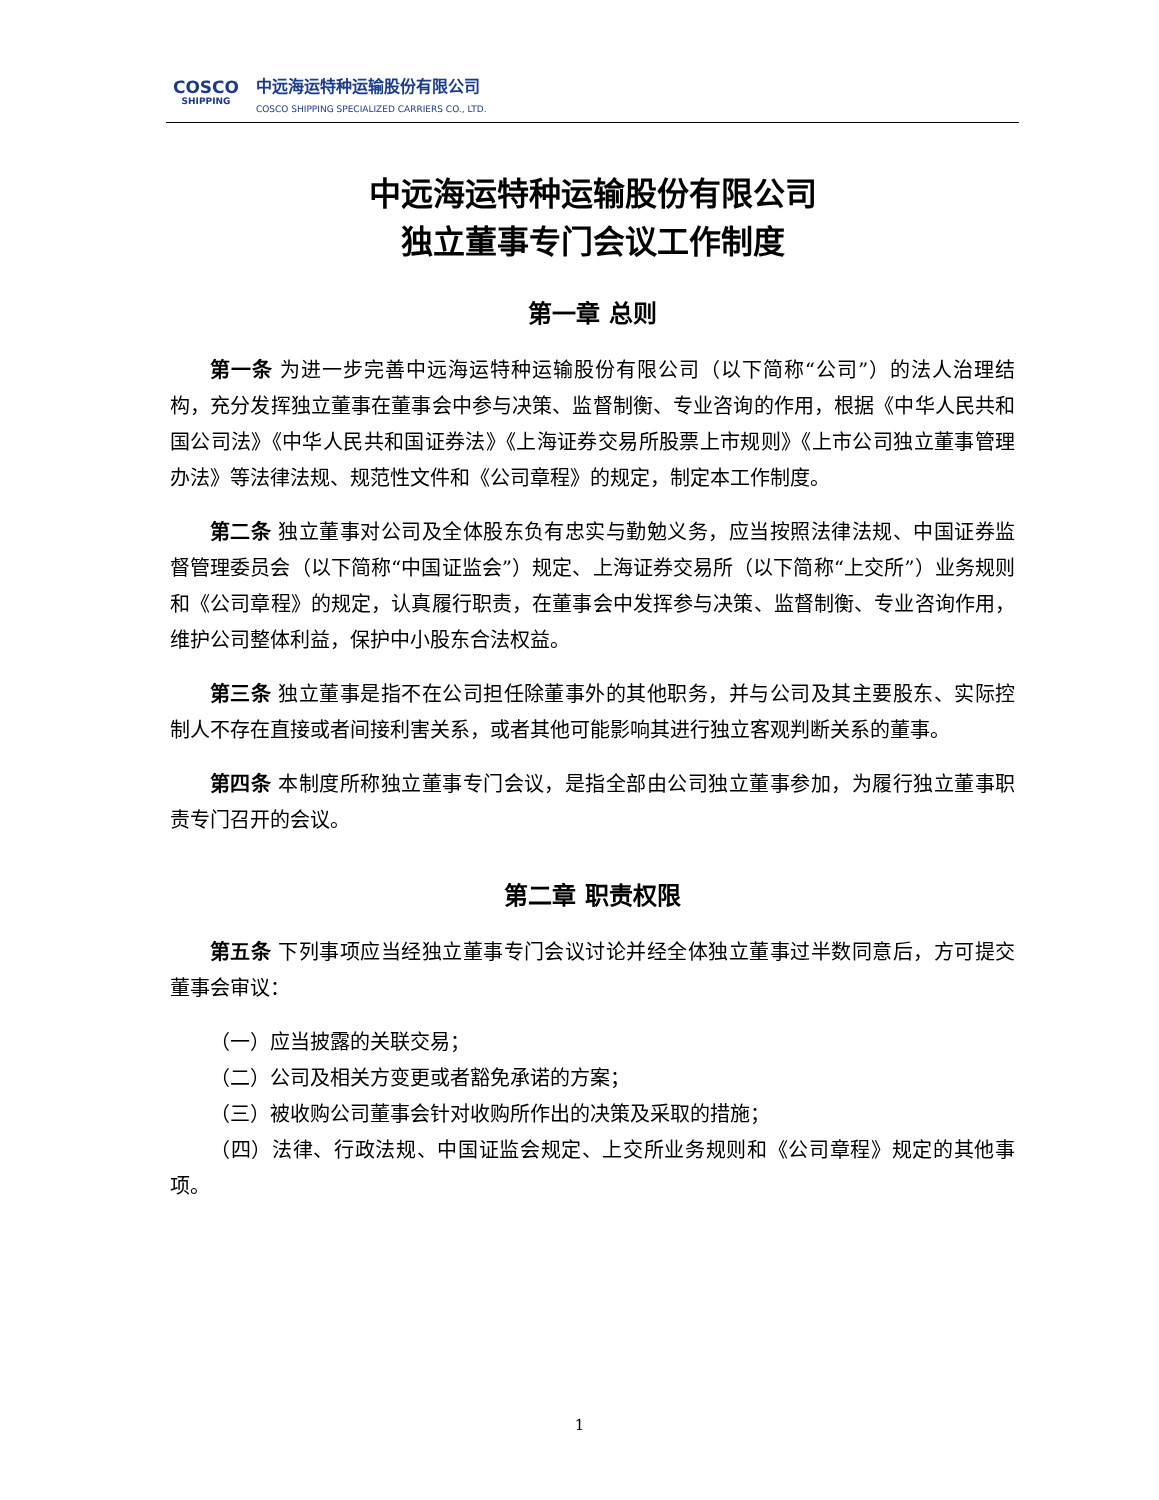COSCO
SHIPPING
中远海运特种运输股份有限公司
COSCO SHIPPING SPECIALIZED CARRIERS CO., LTD.
中远海运特种运输股份有限公司
独立董事专门会议工作制度
第一章 总则
第一条 为进一步完善中远海运特种运输股份有限公司（以下简称“公司”）的法人治理结构，充分发挥独立董事在董事会中参与决策、监督制衡、专业咨询的作用，根据《中华人民共和国公司法》《中华人民共和国证券法》《上海证券交易所股票上市规则》《上市公司独立董事管理办法》等法律法规、规范性文件和《公司章程》的规定，制定本工作制度。
第二条 独立董事对公司及全体股东负有忠实与勤勉义务，应当按照法律法规、中国证券监督管理委员会（以下简称“中国证监会”）规定、上海证券交易所（以下简称“上交所”）业务规则和《公司章程》的规定，认真履行职责，在董事会中发挥参与决策、监督制衡、专业咨询作用，维护公司整体利益，保护中小股东合法权益。
第三条 独立董事是指不在公司担任除董事外的其他职务，并与公司及其主要股东、实际控制人不存在直接或者间接利害关系，或者其他可能影响其进行独立客观判断关系的董事。
第四条 本制度所称独立董事专门会议，是指全部由公司独立董事参加，为履行独立董事职责专门召开的会议。
第二章 职责权限
第五条 下列事项应当经独立董事专门会议讨论并经全体独立董事过半数同意后，方可提交董事会审议：
（一）应当披露的关联交易；
（二）公司及相关方变更或者豁免承诺的方案；
（三）被收购公司董事会针对收购所作出的决策及采取的措施；
（四）法律、行政法规、中国证监会规定、上交所业务规则和《公司章程》规定的其他事项。
1